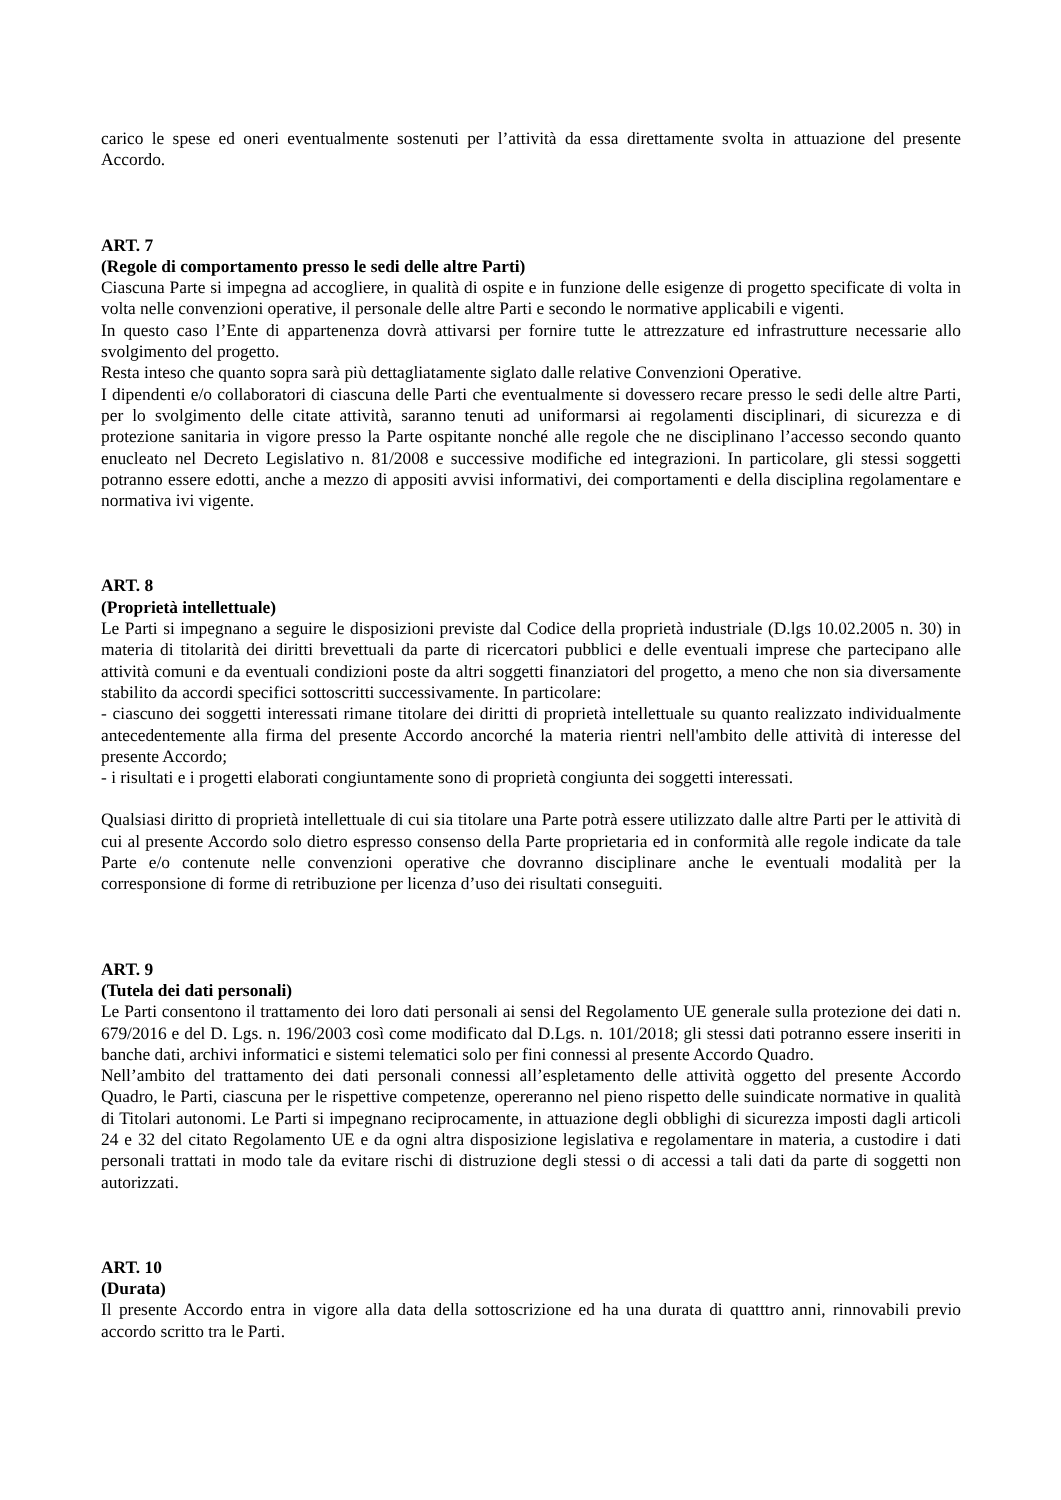carico le spese ed oneri eventualmente sostenuti per l’attività da essa direttamente svolta in attuazione del presente Accordo.
ART. 7
(Regole di comportamento presso le sedi delle altre Parti)
Ciascuna Parte si impegna ad accogliere, in qualità di ospite e in funzione delle esigenze di progetto specificate di volta in volta nelle convenzioni operative, il personale delle altre Parti e secondo le normative applicabili e vigenti.
In questo caso l’Ente di appartenenza dovrà attivarsi per fornire tutte le attrezzature ed infrastrutture necessarie allo svolgimento del progetto.
Resta inteso che quanto sopra sarà più dettagliatamente siglato dalle relative Convenzioni Operative.
I dipendenti e/o collaboratori di ciascuna delle Parti che eventualmente si dovessero recare presso le sedi delle altre Parti, per lo svolgimento delle citate attività, saranno tenuti ad uniformarsi ai regolamenti disciplinari, di sicurezza e di protezione sanitaria in vigore presso la Parte ospitante nonché alle regole che ne disciplinano l’accesso secondo quanto enucleato nel Decreto Legislativo n. 81/2008 e successive modifiche ed integrazioni. In particolare, gli stessi soggetti potranno essere edotti, anche a mezzo di appositi avvisi informativi, dei comportamenti e della disciplina regolamentare e normativa ivi vigente.
ART. 8
(Proprietà intellettuale)
Le Parti si impegnano a seguire le disposizioni previste dal Codice della proprietà industriale (D.lgs 10.02.2005 n. 30) in materia di titolarità dei diritti brevettuali da parte di ricercatori pubblici e delle eventuali imprese che partecipano alle attività comuni e da eventuali condizioni poste da altri soggetti finanziatori del progetto, a meno che non sia diversamente stabilito da accordi specifici sottoscritti successivamente. In particolare:
- ciascuno dei soggetti interessati rimane titolare dei diritti di proprietà intellettuale su quanto realizzato individualmente antecedentemente alla firma del presente Accordo ancorché la materia rientri nell'ambito delle attività di interesse del presente Accordo;
- i risultati e i progetti elaborati congiuntamente sono di proprietà congiunta dei soggetti interessati.
Qualsiasi diritto di proprietà intellettuale di cui sia titolare una Parte potrà essere utilizzato dalle altre Parti per le attività di cui al presente Accordo solo dietro espresso consenso della Parte proprietaria ed in conformità alle regole indicate da tale Parte e/o contenute nelle convenzioni operative che dovranno disciplinare anche le eventuali modalità per la corresponsione di forme di retribuzione per licenza d’uso dei risultati conseguiti.
ART. 9
(Tutela dei dati personali)
Le Parti consentono il trattamento dei loro dati personali ai sensi del Regolamento UE generale sulla protezione dei dati n. 679/2016 e del D. Lgs. n. 196/2003 così come modificato dal D.Lgs. n. 101/2018; gli stessi dati potranno essere inseriti in banche dati, archivi informatici e sistemi telematici solo per fini connessi al presente Accordo Quadro.
Nell’ambito del trattamento dei dati personali connessi all’espletamento delle attività oggetto del presente Accordo Quadro, le Parti, ciascuna per le rispettive competenze, opereranno nel pieno rispetto delle suindicate normative in qualità di Titolari autonomi. Le Parti si impegnano reciprocamente, in attuazione degli obblighi di sicurezza imposti dagli articoli 24 e 32 del citato Regolamento UE e da ogni altra disposizione legislativa e regolamentare in materia, a custodire i dati personali trattati in modo tale da evitare rischi di distruzione degli stessi o di accessi a tali dati da parte di soggetti non autorizzati.
ART. 10
(Durata)
Il presente Accordo entra in vigore alla data della sottoscrizione ed ha una durata di quatttro anni, rinnovabili previo accordo scritto tra le Parti.